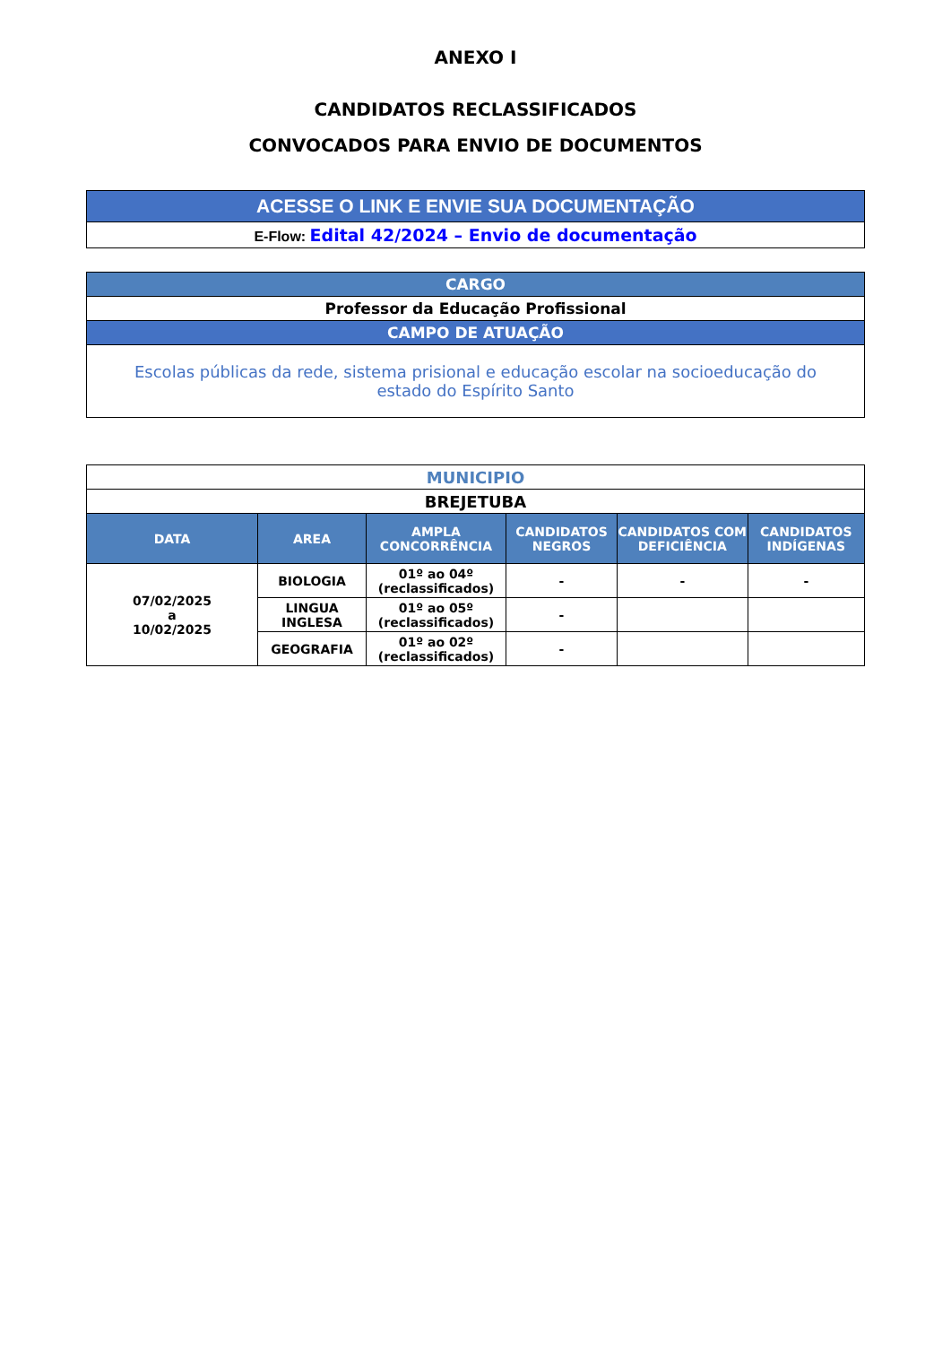ANEXO I
CANDIDATOS RECLASSIFICADOS
CONVOCADOS PARA ENVIO DE DOCUMENTOS
| ACESSE O LINK E ENVIE SUA DOCUMENTAÇÃO |
| E-Flow: Edital 42/2024 – Envio de documentação |
| CARGO |
| Professor da Educação Profissional |
| CAMPO DE ATUAÇÃO |
| Escolas públicas da rede, sistema prisional e educação escolar na socioeducação do estado do Espírito Santo |
| MUNICIPIO | | | | | |
| BREJETUBA | | | | | |
| DATA | AREA | AMPLA CONCORRÊNCIA | CANDIDATOS NEGROS | CANDIDATOS COM DEFICIÊNCIA | CANDIDATOS INDÍGENAS |
| 07/02/2025 a 10/02/2025 | BIOLOGIA | 01º ao 04º (reclassificados) | - | - | - |
| | LINGUA INGLESA | 01º ao 05º (reclassificados) | - | | |
| | GEOGRAFIA | 01º ao 02º (reclassificados) | - | | |